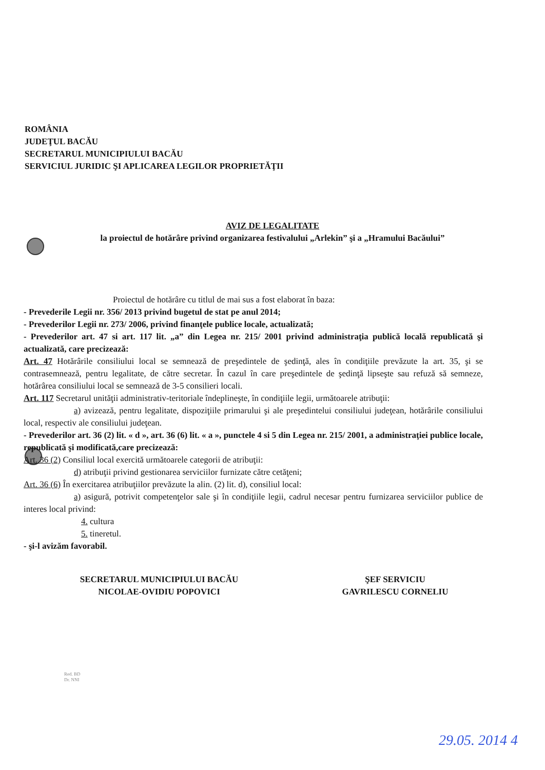ROMÂNIA
JUDEŢUL BACĂU
SECRETARUL MUNICIPIULUI BACĂU
SERVICIUL JURIDIC ŞI APLICAREA LEGILOR PROPRIETĂŢII
AVIZ DE LEGALITATE
la proiectul de hotărâre privind organizarea festivalului „Arlekin” şi a „Hramului Bacăului”
Proiectul de hotărâre cu titlul de mai sus a fost elaborat în baza:
- Prevederile Legii nr. 356/ 2013 privind bugetul de stat pe anul 2014;
- Prevederilor Legii nr. 273/ 2006, privind finanţele publice locale, actualizată;
- Prevederilor art. 47 si art. 117 lit. „a” din Legea nr. 215/ 2001 privind administraţia publică locală republicată şi actualizată, care precizează:
Art. 47 Hotărârile consiliului local se semnează de preşedintele de şedinţă, ales în condiţiile prevăzute la art. 35, şi se contrasemnează, pentru legalitate, de către secretar. În cazul în care preşedintele de şedinţă lipseşte sau refuză să semneze, hotărârea consiliului local se semnează de 3-5 consilieri locali.
Art. 117 Secretarul unităţii administrativ-teritoriale îndeplineşte, în condiţiile legii, următoarele atribuţii:
a) avizează, pentru legalitate, dispoziţiile primarului şi ale preşedintelui consiliului judeţean, hotărârile consiliului local, respectiv ale consiliului judeţean.
- Prevederilor art. 36 (2) lit. « d », art. 36 (6) lit. « a », punctele 4 si 5 din Legea nr. 215/ 2001, a administraţiei publice locale, republicată şi modificată,care precizează:
Art. 36 (2) Consiliul local exercită următoarele categorii de atribuţii:
d) atribuţii privind gestionarea serviciilor furnizate către cetăţeni;
Art. 36 (6) În exercitarea atribuţiilor prevăzute la alin. (2) lit. d), consiliul local:
a) asigură, potrivit competenţelor sale şi în condiţiile legii, cadrul necesar pentru furnizarea serviciilor publice de interes local privind:
4. cultura
5. tineretul.
- şi-l avizăm favorabil.
SECRETARUL MUNICIPIULUI BACĂU
NICOLAE-OVIDIU POPOVICI
ŞEF SERVICIU
GAVRILESCU CORNELIU
Red. BD
Dr. NNI
29.05. 2014 4